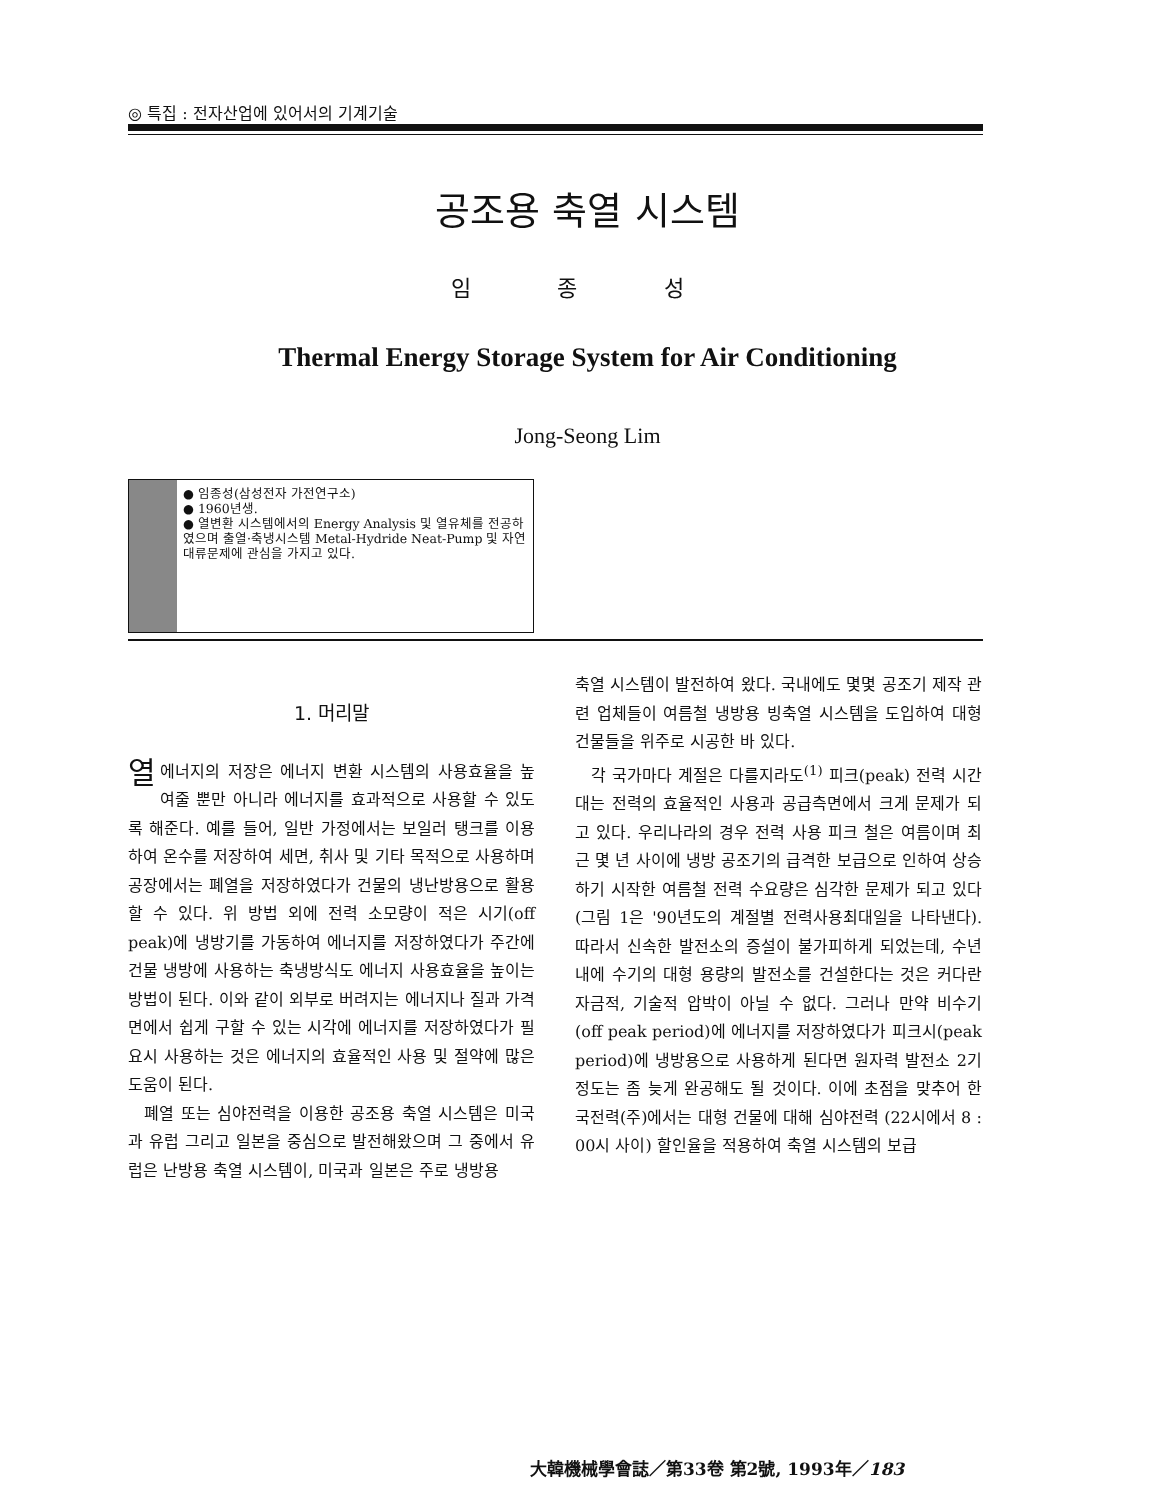◎ 특집 : 전자산업에 있어서의 기계기술
공조용 축열 시스템
임 종 성
Thermal Energy Storage System for Air Conditioning
Jong-Seong Lim
● 임종성(삼성전자 가전연구소)
● 1960년생.
● 열변환 시스템에서의 Energy Analysis 및 열유체를 전공하였으며 출열·축냉시스템 Metal-Hydride Neat-Pump 및 자연 대류문제에 관심을 가지고 있다.
1. 머리말
열에너지의 저장은 에너지 변환 시스템의 사용효율을 높여줄 뿐만 아니라 에너지를 효과적으로 사용할 수 있도록 해준다. 예를 들어, 일반 가정에서는 보일러 탱크를 이용하여 온수를 저장하여 세면, 취사 및 기타 목적으로 사용하며 공장에서는 폐열을 저장하였다가 건물의 냉난방용으로 활용할 수 있다. 위 방법 외에 전력 소모량이 적은 시기(off peak)에 냉방기를 가동하여 에너지를 저장하였다가 주간에 건물 냉방에 사용하는 축냉방식도 에너지 사용효율을 높이는 방법이 된다. 이와 같이 외부로 버려지는 에너지나 질과 가격 면에서 쉽게 구할 수 있는 시각에 에너지를 저장하였다가 필요시 사용하는 것은 에너지의 효율적인 사용 및 절약에 많은 도움이 된다.
폐열 또는 심야전력을 이용한 공조용 축열 시스템은 미국과 유럽 그리고 일본을 중심으로 발전해왔으며 그 중에서 유럽은 난방용 축열 시스템이, 미국과 일본은 주로 냉방용
축열 시스템이 발전하여 왔다. 국내에도 몇몇 공조기 제작 관련 업체들이 여름철 냉방용 빙축열 시스템을 도입하여 대형 건물들을 위주로 시공한 바 있다.
각 국가마다 계절은 다를지라도<sup>(1)</sup> 피크(peak) 전력 시간대는 전력의 효율적인 사용과 공급측면에서 크게 문제가 되고 있다. 우리나라의 경우 전력 사용 피크 철은 여름이며 최근 몇 년 사이에 냉방 공조기의 급격한 보급으로 인하여 상승하기 시작한 여름철 전력 수요량은 심각한 문제가 되고 있다(그림 1은 '90년도의 계절별 전력사용최대일을 나타낸다). 따라서 신속한 발전소의 증설이 불가피하게 되었는데, 수년 내에 수기의 대형 용량의 발전소를 건설한다는 것은 커다란 자금적, 기술적 압박이 아닐 수 없다. 그러나 만약 비수기(off peak period)에 에너지를 저장하였다가 피크시(peak period)에 냉방용으로 사용하게 된다면 원자력 발전소 2기 정도는 좀 늦게 완공해도 될 것이다. 이에 초점을 맞추어 한국전력(주)에서는 대형 건물에 대해 심야전력 (22시에서 8 : 00시 사이) 할인율을 적용하여 축열 시스템의 보급
大韓機械學會誌／第33卷 第2號, 1993年／183